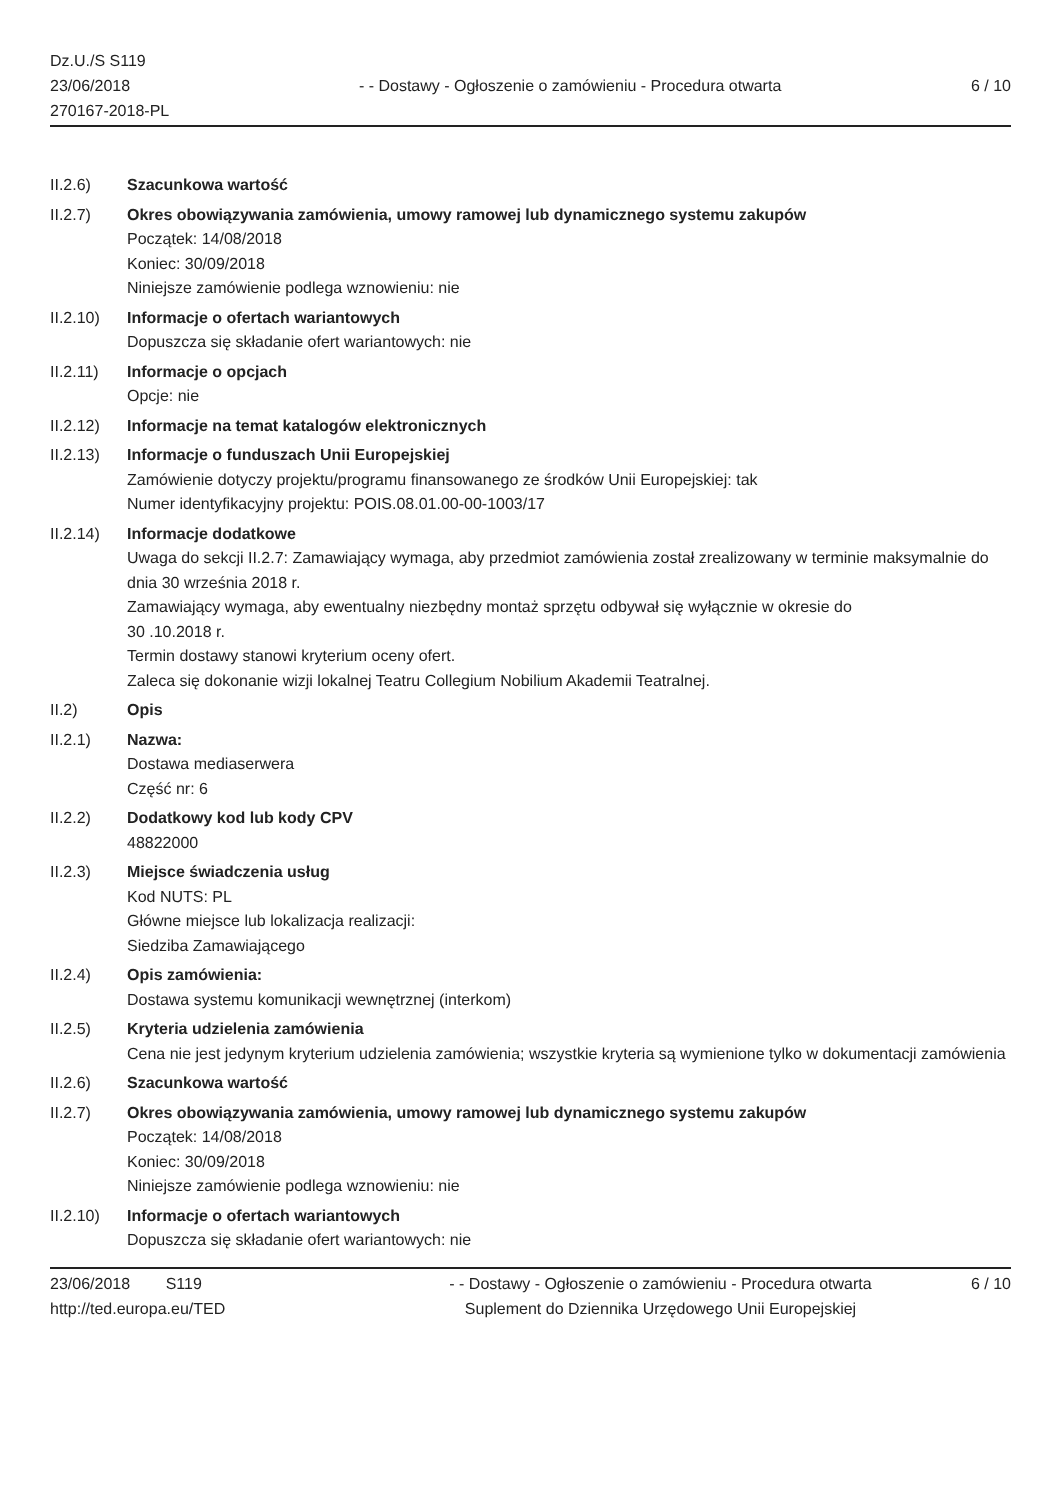Dz.U./S S119
23/06/2018
270167-2018-PL
- - Dostawy - Ogłoszenie o zamówieniu - Procedura otwarta
6 / 10
II.2.6) Szacunkowa wartość
II.2.7) Okres obowiązywania zamówienia, umowy ramowej lub dynamicznego systemu zakupów
Początek: 14/08/2018
Koniec: 30/09/2018
Niniejsze zamówienie podlega wznowieniu: nie
II.2.10) Informacje o ofertach wariantowych
Dopuszcza się składanie ofert wariantowych: nie
II.2.11) Informacje o opcjach
Opcje: nie
II.2.12) Informacje na temat katalogów elektronicznych
II.2.13) Informacje o funduszach Unii Europejskiej
Zamówienie dotyczy projektu/programu finansowanego ze środków Unii Europejskiej: tak
Numer identyfikacyjny projektu: POIS.08.01.00-00-1003/17
II.2.14) Informacje dodatkowe
Uwaga do sekcji II.2.7: Zamawiający wymaga, aby przedmiot zamówienia został zrealizowany w terminie maksymalnie do dnia 30 września 2018 r.
Zamawiający wymaga, aby ewentualny niezbędny montaż sprzętu odbywał się wyłącznie w okresie do
30 .10.2018 r.
Termin dostawy stanowi kryterium oceny ofert.
Zaleca się dokonanie wizji lokalnej Teatru Collegium Nobilium Akademii Teatralnej.
II.2) Opis
II.2.1) Nazwa:
Dostawa mediaserwera
Część nr: 6
II.2.2) Dodatkowy kod lub kody CPV
48822000
II.2.3) Miejsce świadczenia usług
Kod NUTS: PL
Główne miejsce lub lokalizacja realizacji:
Siedziba Zamawiającego
II.2.4) Opis zamówienia:
Dostawa systemu komunikacji wewnętrznej (interkom)
II.2.5) Kryteria udzielenia zamówienia
Cena nie jest jedynym kryterium udzielenia zamówienia; wszystkie kryteria są wymienione tylko w dokumentacji zamówienia
II.2.6) Szacunkowa wartość
II.2.7) Okres obowiązywania zamówienia, umowy ramowej lub dynamicznego systemu zakupów
Początek: 14/08/2018
Koniec: 30/09/2018
Niniejsze zamówienie podlega wznowieniu: nie
II.2.10) Informacje o ofertach wariantowych
Dopuszcza się składanie ofert wariantowych: nie
23/06/2018 S119
http://ted.europa.eu/TED
- - Dostawy - Ogłoszenie o zamówieniu - Procedura otwarta
Suplement do Dziennika Urzędowego Unii Europejskiej
6 / 10